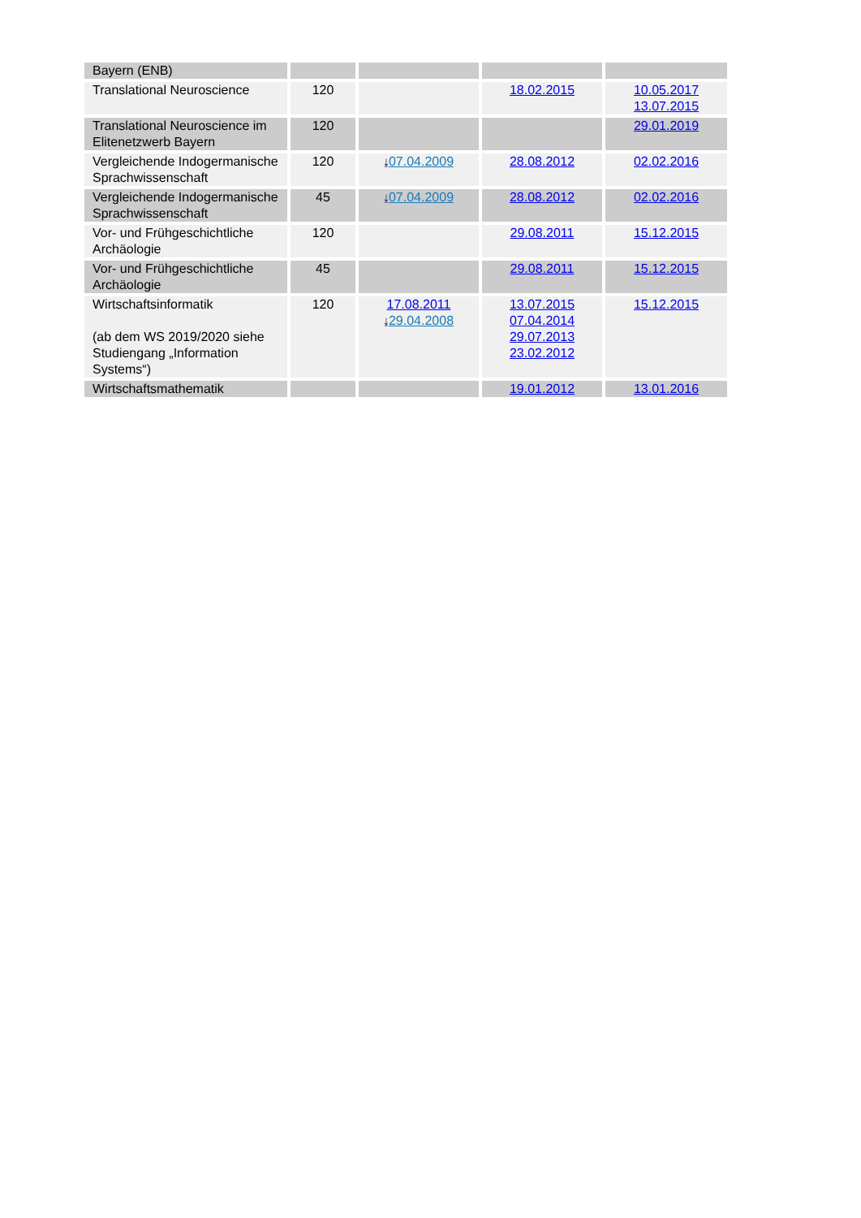| Bayern (ENB) | | | | |
| Translational Neuroscience | 120 | | 18.02.2015 | 10.05.2017 13.07.2015 |
| Translational Neuroscience im Elitenetzwerb Bayern | 120 | | | 29.01.2019 |
| Vergleichende Indogermanische Sprachwissenschaft | 120 | ⤓ 07.04.2009 | 28.08.2012 | 02.02.2016 |
| Vergleichende Indogermanische Sprachwissenschaft | 45 | ⤓ 07.04.2009 | 28.08.2012 | 02.02.2016 |
| Vor- und Frühgeschichtliche Archäologie | 120 | | 29.08.2011 | 15.12.2015 |
| Vor- und Frühgeschichtliche Archäologie | 45 | | 29.08.2011 | 15.12.2015 |
| Wirtschaftsinformatik (ab dem WS 2019/2020 siehe Studiengang „Information Systems“) | 120 | 17.08.2011 ⤓ 29.04.2008 | 13.07.2015 07.04.2014 29.07.2013 23.02.2012 | 15.12.2015 |
| Wirtschaftsmathematik | | | 19.01.2012 | 13.01.2016 |